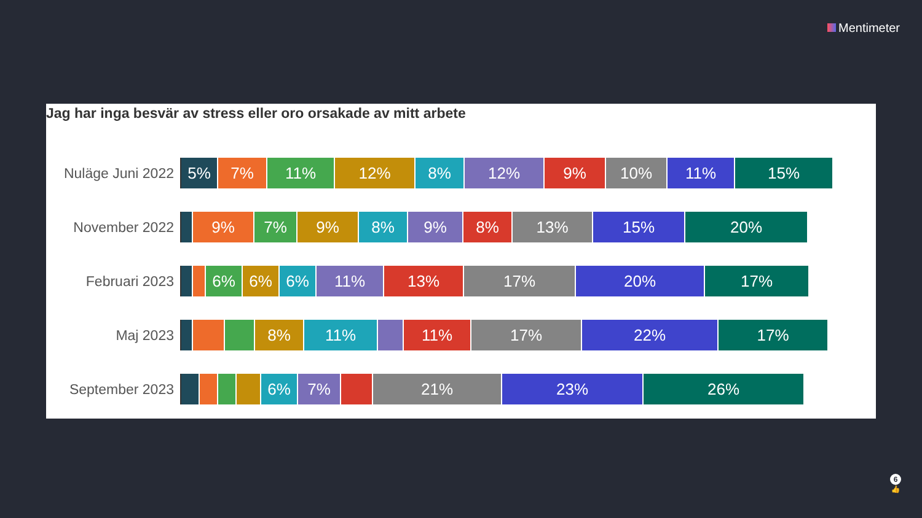Mentimeter
Jag har inga besvär av stress eller oro orsakade av mitt arbete
Nuläge Juni 2022
5% 7% 11% 12% 8% 12% 9% 10% 11% 15%
November 2022
9% 7% 9% 8% 9% 8% 13% 15% 20%
Februari 2023
6% 6% 6% 11% 13% 17% 20% 17%
Maj 2023
8% 11% 11% 17% 22% 17%
September 2023
6% 7% 21% 23% 26%
6
👍